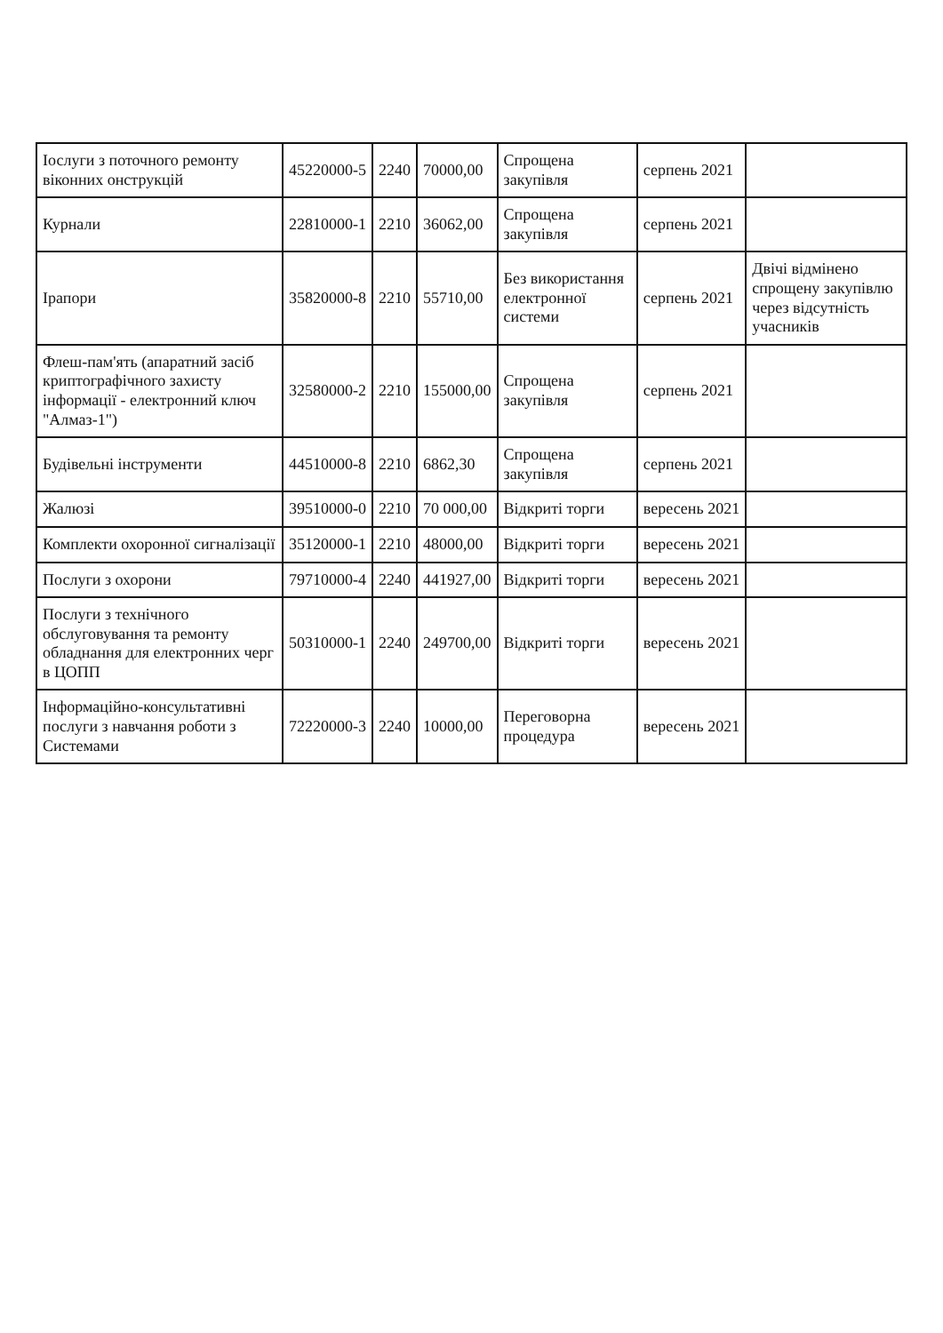| Іослуги з поточного ремонту віконних онструкцій | 45220000-5 | 2240 | 70000,00 | Спрощена закупівля | серпень 2021 | |
| Курнали | 22810000-1 | 2210 | 36062,00 | Спрощена закупівля | серпень 2021 | |
| Ірапори | 35820000-8 | 2210 | 55710,00 | Без використання електронної системи | серпень 2021 | Двічі відмінено спрощену закупівлю через відсутність учасників |
| Флеш-пам'ять (апаратний засіб криптографічного захисту інформації - електронний ключ "Алмаз-1") | 32580000-2 | 2210 | 155000,00 | Спрощена закупівля | серпень 2021 | |
| Будівельні інструменти | 44510000-8 | 2210 | 6862,30 | Спрощена закупівля | серпень 2021 | |
| Жалюзі | 39510000-0 | 2210 | 70 000,00 | Відкриті торги | вересень 2021 | |
| Комплекти охоронної сигналізації | 35120000-1 | 2210 | 48000,00 | Відкриті торги | вересень 2021 | |
| Послуги з охорони | 79710000-4 | 2240 | 441927,00 | Відкриті торги | вересень 2021 | |
| Послуги з технічного обслуговування та ремонту обладнання для електронних черг в ЦОПП | 50310000-1 | 2240 | 249700,00 | Відкриті торги | вересень 2021 | |
| Інформаційно-консультативні послуги з навчання роботи з Системами | 72220000-3 | 2240 | 10000,00 | Переговорна процедура | вересень 2021 | |